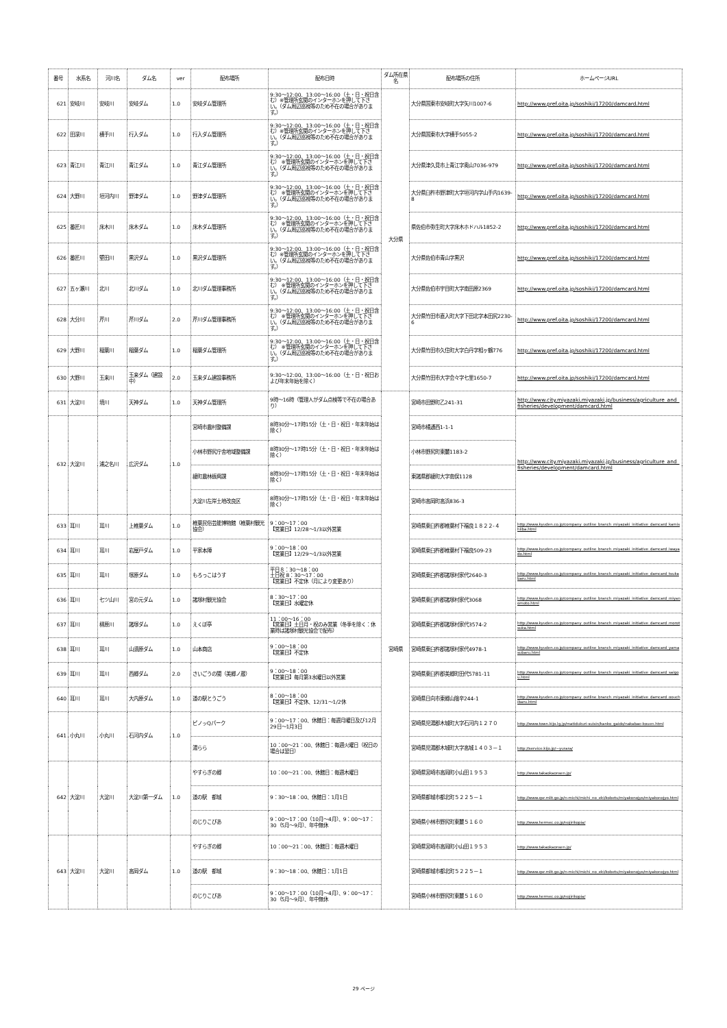| 番号 | 水系名 | 河川名 | ダム名 | ver | 配布場所 | 配布日時 | ダム所在県名 | 配布場所の住所 | ホームページURL |
| --- | --- | --- | --- | --- | --- | --- | --- | --- | --- |
| 621 | 安岐川 | 安岐川 | 安岐ダム | 1.0 | 安岐ダム管理所 | 9:30～12:00、13:00～16:00（土・日・祝日含む）※管理所玄関のインターホンを押して下さい。（ダム周辺巡視等のため不在の場合があります。） | 大分県 | 大分県国東市安岐町大字矢川1007-6 | http://www.pref.oita.jp/soshiki/17200/damcard.html |
| 622 | 田深川 | 横手川 | 行入ダム | 1.0 | 行入ダム管理所 | 9:30～12:00、13:00～16:00（土・日・祝日含む）※管理所玄関のインターホンを押して下さい。（ダム周辺巡視等のため不在の場合があります。） | | 大分県国東市大字横手5055-2 | http://www.pref.oita.jp/soshiki/17200/damcard.html |
| 623 | 青江川 | 青江川 | 青江ダム | 1.0 | 青江ダム管理所 | 9:30～12:00、13:00～16:00（土・日・祝日含む） ※管理所玄関のインターホンを押して下さい。（ダム周辺巡視等のため不在の場合があります。） | | 大分県津久見市上青江字奥山7036-979 | http://www.pref.oita.jp/soshiki/17200/damcard.html |
| 624 | 大野川 | 垣河内川 | 野津ダム | 1.0 | 野津ダム管理所 | 9:30～12:00、13:00～16:00（土・日・祝日含む） ※管理所玄関のインターホンを押して下さい。（ダム周辺巡視等のため不在の場合があります。） | | 大分県臼杵市野津町大字垣河内字山手内1639-8 | http://www.pref.oita.jp/soshiki/17200/damcard.html |
| 625 | 番匠川 | 床木川 | 床木ダム | 1.0 | 床木ダム管理所 | 9:30～12:00、13:00～16:00（土・日・祝日含む） ※管理所玄関のインターホンを押して下さい。（ダム周辺巡視等のため不在の場合があります。） | | 県佐伯市弥生町大字床木ホドハル1852-2 | http://www.pref.oita.jp/soshiki/17200/damcard.html |
| 626 | 番匠川 | 堅田川 | 黒沢ダム | 1.0 | 黒沢ダム管理所 | 9:30～12:00、13:00～16:00（土・日・祝日含む）※管理所玄関のインターホンを押して下さい。（ダム周辺巡視等のため不在の場合があります。） | | 大分県佐伯市青山字黒沢 | http://www.pref.oita.jp/soshiki/17200/damcard.html |
| 627 | 五ヶ瀬川 | 北川 | 北川ダム | 1.0 | 北川ダム管理事務所 | 9:30～12:00、13:00～16:00（土・日・祝日含む） ※管理所玄関のインターホンを押して下さい。（ダム周辺巡視等のため不在の場合があります。） | | 大分県佐伯市宇目町大字南田原2369 | http://www.pref.oita.jp/soshiki/17200/damcard.html |
| 628 | 大分川 | 芹川 | 芹川ダム | 2.0 | 芹川ダム管理事務所 | 9:30～12:00、13:00～16:00（土・日・祝日含む） ※管理所玄関のインターホンを押して下さい。（ダム周辺巡視等のため不在の場合があります。） | | 大分県竹田市直入町大字下田北字本田尻2230-6 | http://www.pref.oita.jp/soshiki/17200/damcard.html |
| 629 | 大野川 | 稲葉川 | 稲葉ダム | 1.0 | 稲葉ダム管理所 | 9:30～12:00、13:00～16:00（土・日・祝日含む） ※管理所玄関のインターホンを押して下さい。（ダム周辺巡視等のため不在の場合があります。） | | 大分県竹田市久住町大字白丹字相ヶ鶴776 | http://www.pref.oita.jp/soshiki/17200/damcard.html |
| 630 | 大野川 | 玉来川 | 玉来ダム（建設中） | 2.0 | 玉来ダム建設事務所 | 9:30～12:00、13:00～16:00（土・日・祝日および年末年始を除く） | | 大分県竹田市大字会々字七里1650-7 | http://www.pref.oita.jp/soshiki/17200/damcard.html |
| 631 | 大淀川 | 境川 | 天神ダム | 1.0 | 天神ダム管理所 | 9時～16時（管理人がダム点検等で不在の場合あり） | 宮崎県 | 宮崎市田野町乙241-31 | http://www.city.miyazaki.miyazaki.jp/business/agriculture_and_fisheries/development/damcard.html |
| 632 | 大淀川 | 浦之名川 | 広沢ダム | 1.0 | 宮崎市農村整備課 | 8時30分～17時15分（土・日・祝日・年末年始は除く） | | 宮崎市橘通西1-1-1 | http://www.city.miyazaki.miyazaki.jp/business/agriculture_and_fisheries/development/damcard.html |
| | | | | | 小林市野尻庁舎地域整備課 | 8時30分～17時15分（土・日・祝日・年末年始は除く） | | 小林市野尻町東麓1183-2 | |
| | | | | | 綾町農林振興課 | 8時30分～17時15分（土・日・祝日・年末年始は除く） | | 東諸県郡綾町大字南俣1128 | |
| | | | | | 大淀川左岸土地改良区 | 8時30分～17時15分（土・日・祝日・年末年始は除く） | | 宮崎市高岡町高浜836-3 | |
| 633 | 耳川 | 耳川 | 上椎葉ダム | 1.0 | 椎葉民俗芸能博物館（椎葉村観光協会） | 9：00～17：00 【営業日】12/28～1/3以外営業 | | 宮崎県東臼杵郡椎葉村下福良１８２２-４ | http://www.kyuden.co.jp/company_outline_branch_miyazaki_initiative_damcard_kamishiiba.html |
| 634 | 耳川 | 耳川 | 岩屋戸ダム | 1.0 | 平家本陣 | 9：00～18：00 【営業日】12/29～1/3以外営業 | | 宮崎県東臼杵郡椎葉村下福良509-23 | http://www.kyuden.co.jp/company_outline_branch_miyazaki_initiative_damcard_iwayado.html |
| 635 | 耳川 | 耳川 | 塚原ダム | 1.0 | もろっこはうす | 平日８：30～18：00 土日祝 8：30～17：00 【営業日】不定休（月により変更あり） | | 宮崎県東臼杵郡諸塚村家代2640-3 | http://www.kyuden.co.jp/company_outline_branch_miyazaki_initiative_damcard_tsukabaru.html |
| 636 | 耳川 | 七ツ山川 | 宮の元ダム | 1.0 | 諸塚村観光協会 | 8：30～17：00 【営業日】水曜定休 | | 宮崎県東臼杵郡諸塚村家代3068 | http://www.kyuden.co.jp/company_outline_branch_miyazaki_initiative_damcard_miyanomoto.html |
| 637 | 耳川 | 柳原川 | 諸塚ダム | 1.0 | えくぼ亭 | 11：00～16：00 【営業日】土日月・祝のみ営業（冬季を除く：休業時は諸塚村観光協会で配布） | | 宮崎県東臼杵郡諸塚村家代3574-2 | http://www.kyuden.co.jp/company_outline_branch_miyazaki_initiative_damcard_morotsuka.html |
| 638 | 耳川 | 耳川 | 山須原ダム | 1.0 | 山本商店 | 9：00～18：00 【営業日】不定休 | | 宮崎県東臼杵郡諸塚村家代4978-1 | http://www.kyuden.co.jp/company_outline_branch_miyazaki_initiative_damcard_yamasubaru.html |
| 639 | 耳川 | 耳川 | 西郷ダム | 2.0 | さいごうの関（美郷ノ蔵） | 9：00～18：00 【営業日】毎月第3水曜日以外営業 | | 宮崎県東臼杵郡美郷町田代5781-11 | http://www.kyuden.co.jp/company_outline_branch_miyazaki_initiative_damcard_saigou.html |
| 640 | 耳川 | 耳川 | 大内原ダム | 1.0 | 道の駅とうごう | 8：00～18：00 【営業日】不定休、12/31～1/2休 | | 宮崎県日向市東郷山陰辛244-1 | http://www.kyuden.co.jp/company_outline_branch_miyazaki_initiative_damcard_oouchibaru.html |
| 641 | 小丸川 | 小丸川 | 石河内ダム | 1.0 | ピノッQパーク | 9：00～17：00、休館日：毎週月曜日及び12月29日～1月3日 | | 宮崎県児湯郡木城町大字石河内１２７０ | http://www.town.kijo.lg.jp/matidukuri-suisin/kanko_gaido/nakabae-kouen.html |
| | | | | | 湯らら | 10：00～21：00、休館日：毎週火曜日（祝日の場合は翌日） | | 宮崎県児湯郡木城町大字高城１４０３－１ | http://service.kijo.jp/~yurara/ |
| 642 | 大淀川 | 大淀川 | 大淀川第一ダム | 1.0 | やすらぎの郷 | 10：00～21：00、休館日：毎週木曜日 | | 宮崎県宮崎市高岡町小山田１９５３ | http://www.takaokaonsen.jp/ |
| | | | | | 道の駅 都城 | 9：30～18：00、休館日：1月1日 | | 宮崎県都城市都北町５２２５－１ | http://www.qsr.mlit.go.jp/n-michi/michi_no_eki/kobetu/miyakonojyo/miyakonojyo.html |
| | | | | | のじりこぴあ | 9：00～17：00（10月～4月）、9：00～17：30（5月～9月）、年中無休 | | 宮崎県小林市野尻町東麓５１６０ | http://www.hermec.co.jp/nojirikopia/ |
| 643 | 大淀川 | 大淀川 | 高岡ダム | 1.0 | やすらぎの郷 | 10：00～21：00、休館日：毎週木曜日 | | 宮崎県宮崎市高岡町小山田１９５３ | http://www.takaokaonsen.jp/ |
| | | | | | 道の駅 都城 | 9：30～18：00、休館日：1月1日 | | 宮崎県都城市都北町５２２５－１ | http://www.qsr.mlit.go.jp/n-michi/michi_no_eki/kobetu/miyakonojyo/miyakonojyo.html |
| | | | | | のじりこぴあ | 9：00～17：00（10月～4月）、9：00～17：30（5月～9月）、年中無休 | | 宮崎県小林市野尻町東麓５１６０ | http://www.hermec.co.jp/nojirikopia/ |
29 ページ